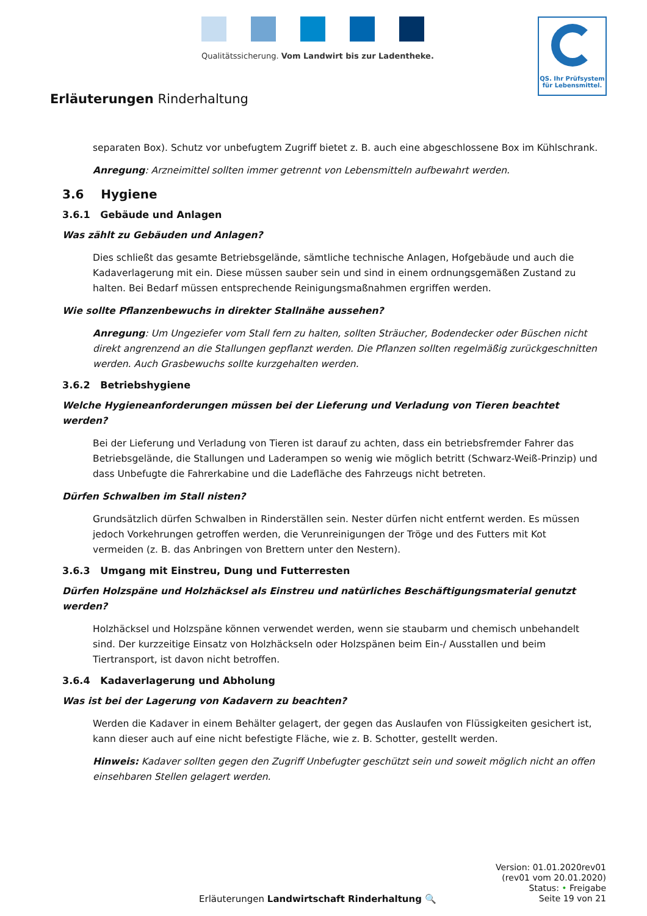Qualitätssicherung. Vom Landwirt bis zur Ladentheke.
QS. Ihr Prüfsystem
für Lebensmittel.
Erläuterungen Rinderhaltung
separaten Box). Schutz vor unbefugtem Zugriff bietet z. B. auch eine abgeschlossene Box im Kühlschrank.
Anregung: Arzneimittel sollten immer getrennt von Lebensmitteln aufbewahrt werden.
3.6 Hygiene
3.6.1 Gebäude und Anlagen
Was zählt zu Gebäuden und Anlagen?
Dies schließt das gesamte Betriebsgelände, sämtliche technische Anlagen, Hofgebäude und auch die Kadaverlagerung mit ein. Diese müssen sauber sein und sind in einem ordnungsgemäßen Zustand zu halten. Bei Bedarf müssen entsprechende Reinigungsmaßnahmen ergriffen werden.
Wie sollte Pflanzenbewuchs in direkter Stallnähe aussehen?
Anregung: Um Ungeziefer vom Stall fern zu halten, sollten Sträucher, Bodendecker oder Büschen nicht direkt angrenzend an die Stallungen gepflanzt werden. Die Pflanzen sollten regelmäßig zurückgeschnitten werden. Auch Grasbewuchs sollte kurzgehalten werden.
3.6.2 Betriebshygiene
Welche Hygieneanforderungen müssen bei der Lieferung und Verladung von Tieren beachtet werden?
Bei der Lieferung und Verladung von Tieren ist darauf zu achten, dass ein betriebsfremder Fahrer das Betriebsgelände, die Stallungen und Laderampen so wenig wie möglich betritt (Schwarz-Weiß-Prinzip) und dass Unbefugte die Fahrerkabine und die Ladefläche des Fahrzeugs nicht betreten.
Dürfen Schwalben im Stall nisten?
Grundsätzlich dürfen Schwalben in Rinderställen sein. Nester dürfen nicht entfernt werden. Es müssen jedoch Vorkehrungen getroffen werden, die Verunreinigungen der Tröge und des Futters mit Kot vermeiden (z. B. das Anbringen von Brettern unter den Nestern).
3.6.3 Umgang mit Einstreu, Dung und Futterresten
Dürfen Holzspäne und Holzhäcksel als Einstreu und natürliches Beschäftigungsmaterial genutzt werden?
Holzhäcksel und Holzspäne können verwendet werden, wenn sie staubarm und chemisch unbehandelt sind. Der kurzzeitige Einsatz von Holzhäckseln oder Holzspänen beim Ein-/ Ausstallen und beim Tiertransport, ist davon nicht betroffen.
3.6.4 Kadaverlagerung und Abholung
Was ist bei der Lagerung von Kadavern zu beachten?
Werden die Kadaver in einem Behälter gelagert, der gegen das Auslaufen von Flüssigkeiten gesichert ist, kann dieser auch auf eine nicht befestigte Fläche, wie z. B. Schotter, gestellt werden.
Hinweis: Kadaver sollten gegen den Zugriff Unbefugter geschützt sein und soweit möglich nicht an offen einsehbaren Stellen gelagert werden.
Erläuterungen Landwirtschaft Rinderhaltung 🔍
Version: 01.01.2020rev01
(rev01 vom 20.01.2020)
Status: • Freigabe
Seite 19 von 21